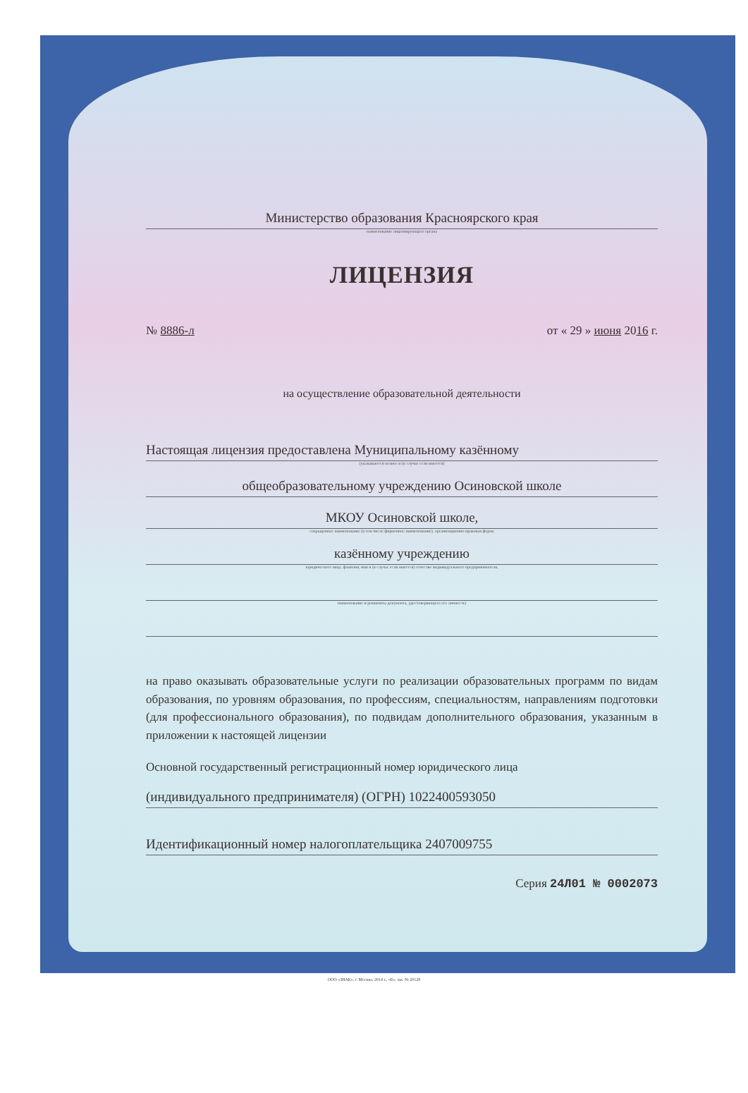Министерство образования Красноярского края
наименование лицензирующего органа
ЛИЦЕНЗИЯ
№ 8886-л от « 29 » июня 2016 г.
на осуществление образовательной деятельности
Настоящая лицензия предоставлена Муниципальному казённому
(указываются полное и (в случае если имеется)
общеобразовательному учреждению Осиновской школе
МКОУ Осиновской школе,
сокращенное наименование (в том числе фирменное наименование), организационно-правовая форма
казённому учреждению
юридического лица, фамилия, имя и (в случае если имеется) отчество индивидуального предпринимателя,
наименование и реквизиты документа, удостоверяющего его личность)
на право оказывать образовательные услуги по реализации образовательных программ по видам образования, по уровням образования, по профессиям, специальностям, направлениям подготовки (для профессионального образования), по подвидам дополнительного образования, указанным в приложении к настоящей лицензии
Основной государственный регистрационный номер юридического лица
(индивидуального предпринимателя) (ОГРН) 1022400593050
Идентификационный номер налогоплательщика 2407009755
Серия 24Л01 № 0002073
ООО «ЗНАК», г. Москва, 2014 г., «Б», зак. № 20128